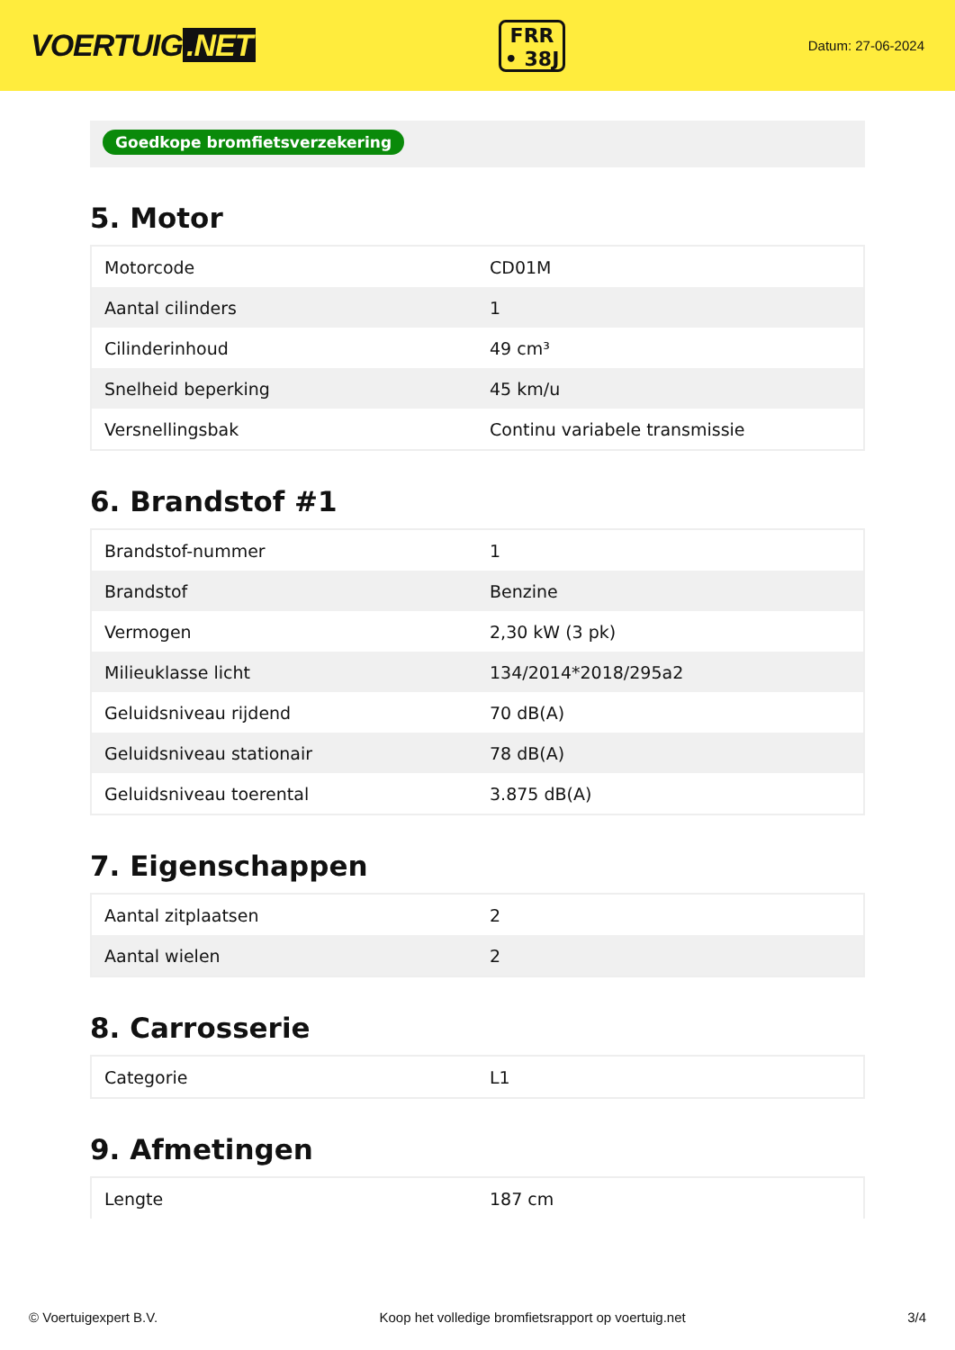VOERTUIG.NET
FRR
• 38J
Datum: 27-06-2024
Goedkope bromfietsverzekering
5. Motor
| Motorcode | CD01M |
| Aantal cilinders | 1 |
| Cilinderinhoud | 49 cm³ |
| Snelheid beperking | 45 km/u |
| Versnellingsbak | Continu variabele transmissie |
6. Brandstof #1
| Brandstof-nummer | 1 |
| Brandstof | Benzine |
| Vermogen | 2,30 kW (3 pk) |
| Milieuklasse licht | 134/2014*2018/295a2 |
| Geluidsniveau rijdend | 70 dB(A) |
| Geluidsniveau stationair | 78 dB(A) |
| Geluidsniveau toerental | 3.875 dB(A) |
7. Eigenschappen
| Aantal zitplaatsen | 2 |
| Aantal wielen | 2 |
8. Carrosserie
| Categorie | L1 |
9. Afmetingen
| Lengte | 187 cm |
© Voertuigexpert B.V. Koop het volledige bromfietsrapport op voertuig.net 3/4